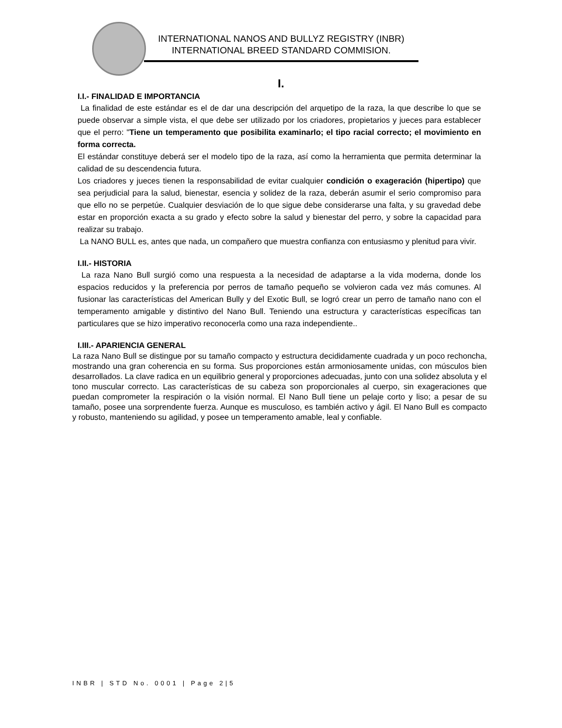INTERNATIONAL NANOS AND BULLYZ REGISTRY (INBR)
INTERNATIONAL BREED STANDARD COMMISION.
I.
I.I.- FINALIDAD E IMPORTANCIA
La finalidad de este estándar es el de dar una descripción del arquetipo de la raza, la que describe lo que se puede observar a simple vista, el que debe ser utilizado por los criadores, propietarios y jueces para establecer que el perro: "Tiene un temperamento que posibilita examinarlo; el tipo racial correcto; el movimiento en forma correcta.
El estándar constituye deberá ser el modelo tipo de la raza, así como la herramienta que permita determinar la calidad de su descendencia futura.
Los criadores y jueces tienen la responsabilidad de evitar cualquier condición o exageración (hipertipo) que sea perjudicial para la salud, bienestar, esencia y solidez de la raza, deberán asumir el serio compromiso para que ello no se perpetúe. Cualquier desviación de lo que sigue debe considerarse una falta, y su gravedad debe estar en proporción exacta a su grado y efecto sobre la salud y bienestar del perro, y sobre la capacidad para realizar su trabajo.
La NANO BULL es, antes que nada, un compañero que muestra confianza con entusiasmo y plenitud para vivir.
I.II.- HISTORIA
La raza Nano Bull surgió como una respuesta a la necesidad de adaptarse a la vida moderna, donde los espacios reducidos y la preferencia por perros de tamaño pequeño se volvieron cada vez más comunes. Al fusionar las características del American Bully y del Exotic Bull, se logró crear un perro de tamaño nano con el temperamento amigable y distintivo del Nano Bull. Teniendo una estructura y características específicas tan particulares que se hizo imperativo reconocerla como una raza independiente..
I.III.- APARIENCIA GENERAL
La raza Nano Bull se distingue por su tamaño compacto y estructura decididamente cuadrada y un poco rechoncha, mostrando una gran coherencia en su forma. Sus proporciones están armoniosamente unidas, con músculos bien desarrollados. La clave radica en un equilibrio general y proporciones adecuadas, junto con una solidez absoluta y el tono muscular correcto. Las características de su cabeza son proporcionales al cuerpo, sin exageraciones que puedan comprometer la respiración o la visión normal. El Nano Bull tiene un pelaje corto y liso; a pesar de su tamaño, posee una sorprendente fuerza. Aunque es musculoso, es también activo y ágil. El Nano Bull es compacto y robusto, manteniendo su agilidad, y posee un temperamento amable, leal y confiable.
INBR | STD No. 0001 | Page 2|5